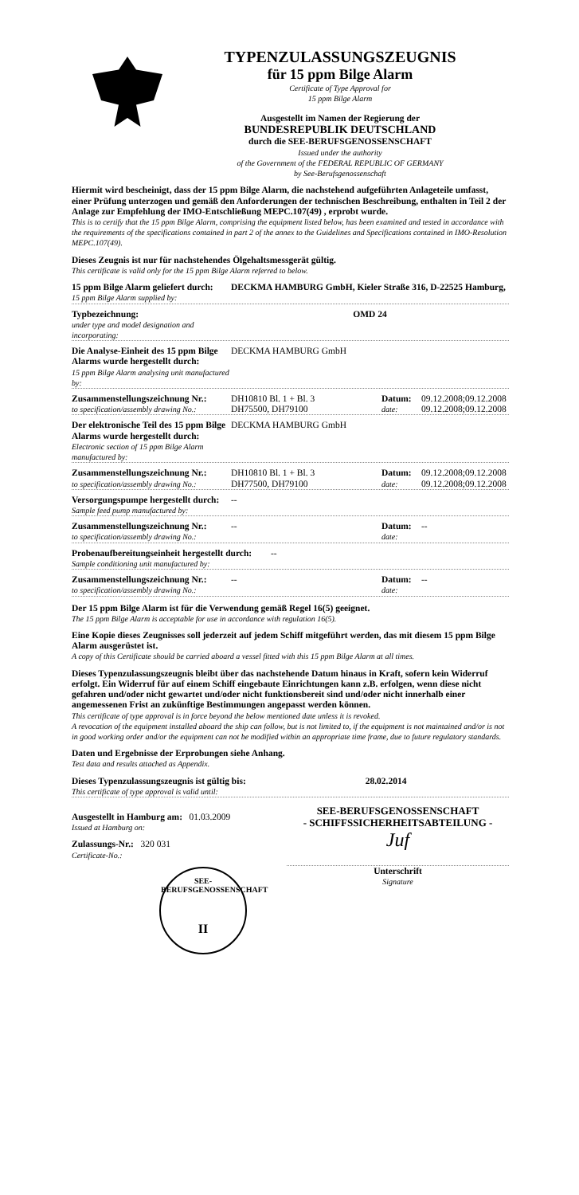TYPENZULASSUNGSZEUGNIS
für 15 ppm Bilge Alarm
Certificate of Type Approval for
15 ppm Bilge Alarm
Ausgestellt im Namen der Regierung der
BUNDESREPUBLIK DEUTSCHLAND
durch die SEE-BERUFSGENOSSENSCHAFT
Issued under the authority
of the Government of the FEDERAL REPUBLIC OF GERMANY
by See-Berufsgenossenschaft
Hiermit wird bescheinigt, dass der 15 ppm Bilge Alarm, die nachstehend aufgeführten Anlageteile umfasst, einer Prüfung unterzogen und gemäß den Anforderungen der technischen Beschreibung, enthalten in Teil 2 der Anlage zur Empfehlung der IMO-Entschließung MEPC.107(49) , erprobt wurde.
This is to certify that the 15 ppm Bilge Alarm, comprising the equipment listed below, has been examined and tested in accordance with the requirements of the specifications contained in part 2 of the annex to the Guidelines and Specifications contained in IMO-Resolution MEPC.107(49).
Dieses Zeugnis ist nur für nachstehendes Ölgehaltsmessgerät gültig.
This certificate is valid only for the 15 ppm Bilge Alarm referred to below.
15 ppm Bilge Alarm geliefert durch:
15 ppm Bilge Alarm supplied by:
DECKMA HAMBURG GmbH, Kieler Straße 316, D-22525 Hamburg,
Typbezeichnung:
under type and model designation and incorporating:
OMD 24
Die Analyse-Einheit des 15 ppm Bilge Alarms wurde hergestellt durch:
15 ppm Bilge Alarm analysing unit manufactured by:
DECKMA HAMBURG GmbH
Zusammenstellungszeichnung Nr.:
to specification/assembly drawing No.:
DH10810 Bl. 1 + Bl. 3
DH75500, DH79100
Datum:
date:
09.12.2008;09.12.2008
09.12.2008;09.12.2008
Der elektronische Teil des 15 ppm Bilge Alarms wurde hergestellt durch:
Electronic section of 15 ppm Bilge Alarm manufactured by:
DECKMA HAMBURG GmbH
Zusammenstellungszeichnung Nr.:
to specification/assembly drawing No.:
DH10810 Bl. 1 + Bl. 3
DH77500, DH79100
Datum:
date:
09.12.2008;09.12.2008
09.12.2008;09.12.2008
Versorgungspumpe hergestellt durch:
Sample feed pump manufactured by:
--
Zusammenstellungszeichnung Nr.:
to specification/assembly drawing No.:
-- Datum:
date:
--
Probenaufbereitungseinheit hergestellt durch:
Sample conditioning unit manufactured by:
--
Zusammenstellungszeichnung Nr.:
to specification/assembly drawing No.:
-- Datum:
date:
--
Der 15 ppm Bilge Alarm ist für die Verwendung gemäß Regel 16(5) geeignet.
The 15 ppm Bilge Alarm is acceptable for use in accordance with regulation 16(5).
Eine Kopie dieses Zeugnisses soll jederzeit auf jedem Schiff mitgeführt werden, das mit diesem 15 ppm Bilge Alarm ausgerüstet ist.
A copy of this Certificate should be carried aboard a vessel fitted with this 15 ppm Bilge Alarm at all times.
Dieses Typenzulassungszeugnis bleibt über das nachstehende Datum hinaus in Kraft, sofern kein Widerruf erfolgt. Ein Widerruf für auf einem Schiff eingebaute Einrichtungen kann z.B. erfolgen, wenn diese nicht gefahren und/oder nicht gewartet und/oder nicht funktionsbereit sind und/oder nicht innerhalb einer angemessenen Frist an zukünftige Bestimmungen angepasst werden können.
This certificate of type approval is in force beyond the below mentioned date unless it is revoked.
A revocation of the equipment installed aboard the ship can follow, but is not limited to, if the equipment is not maintained and/or is not in good working order and/or the equipment can not be modified within an appropriate time frame, due to future regulatory standards.
Daten und Ergebnisse der Erprobungen siehe Anhang.
Test data and results attached as Appendix.
Dieses Typenzulassungszeugnis ist gültig bis:
This certificate of type approval is valid until:
28.02.2014
Ausgestellt in Hamburg am: 01.03.2009
Issued at Hamburg on:
Zulassungs-Nr.: 320 031
Certificate-No.:
SEE-BERUFSGENOSSENSCHAFT
II
SEE-BERUFSGENOSSENSCHAFT
- SCHIFFSSICHERHEITSABTEILUNG -
Juf
Unterschrift
Signature